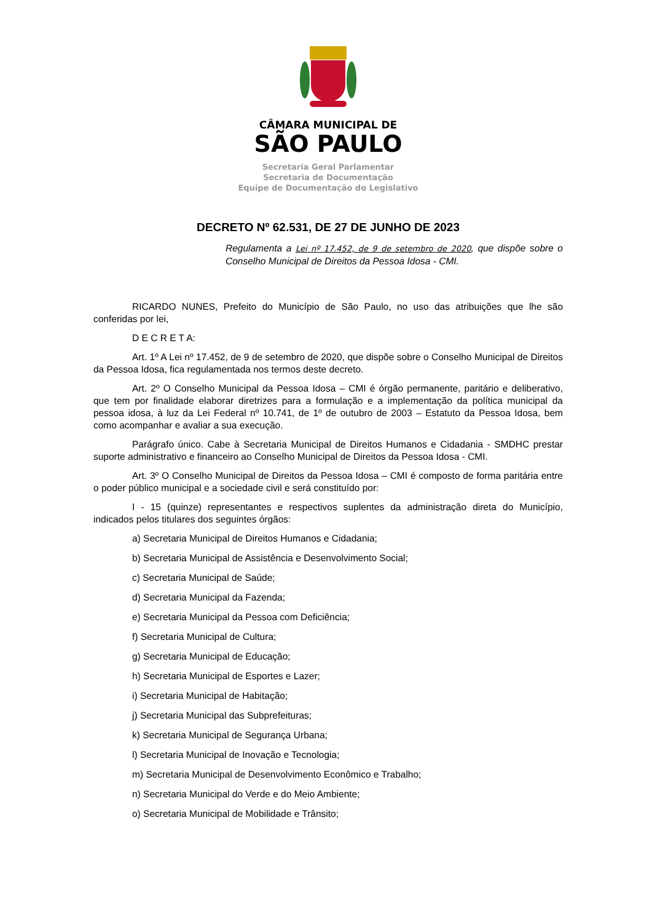CÂMARA MUNICIPAL DE
SÃO PAULO
Secretaria Geral Parlamentar
Secretaria de Documentação
Equipe de Documentação do Legislativo
DECRETO Nº 62.531, DE 27 DE JUNHO DE 2023
Regulamenta a Lei nº 17.452, de 9 de setembro de 2020, que dispõe sobre o Conselho Municipal de Direitos da Pessoa Idosa - CMI.
RICARDO NUNES, Prefeito do Município de São Paulo, no uso das atribuições que lhe são conferidas por lei,
D E C R E T A:
Art. 1º A Lei nº 17.452, de 9 de setembro de 2020, que dispõe sobre o Conselho Municipal de Direitos da Pessoa Idosa, fica regulamentada nos termos deste decreto.
Art. 2º O Conselho Municipal da Pessoa Idosa – CMI é órgão permanente, paritário e deliberativo, que tem por finalidade elaborar diretrizes para a formulação e a implementação da política municipal da pessoa idosa, à luz da Lei Federal nº 10.741, de 1º de outubro de 2003 – Estatuto da Pessoa Idosa, bem como acompanhar e avaliar a sua execução.
Parágrafo único. Cabe à Secretaria Municipal de Direitos Humanos e Cidadania - SMDHC prestar suporte administrativo e financeiro ao Conselho Municipal de Direitos da Pessoa Idosa - CMI.
Art. 3º O Conselho Municipal de Direitos da Pessoa Idosa – CMI é composto de forma paritária entre o poder público municipal e a sociedade civil e será constituído por:
I - 15 (quinze) representantes e respectivos suplentes da administração direta do Município, indicados pelos titulares dos seguintes órgãos:
a) Secretaria Municipal de Direitos Humanos e Cidadania;
b) Secretaria Municipal de Assistência e Desenvolvimento Social;
c) Secretaria Municipal de Saúde;
d) Secretaria Municipal da Fazenda;
e) Secretaria Municipal da Pessoa com Deficiência;
f) Secretaria Municipal de Cultura;
g) Secretaria Municipal de Educação;
h) Secretaria Municipal de Esportes e Lazer;
i) Secretaria Municipal de Habitação;
j) Secretaria Municipal das Subprefeituras;
k) Secretaria Municipal de Segurança Urbana;
l) Secretaria Municipal de Inovação e Tecnologia;
m) Secretaria Municipal de Desenvolvimento Econômico e Trabalho;
n) Secretaria Municipal do Verde e do Meio Ambiente;
o) Secretaria Municipal de Mobilidade e Trânsito;